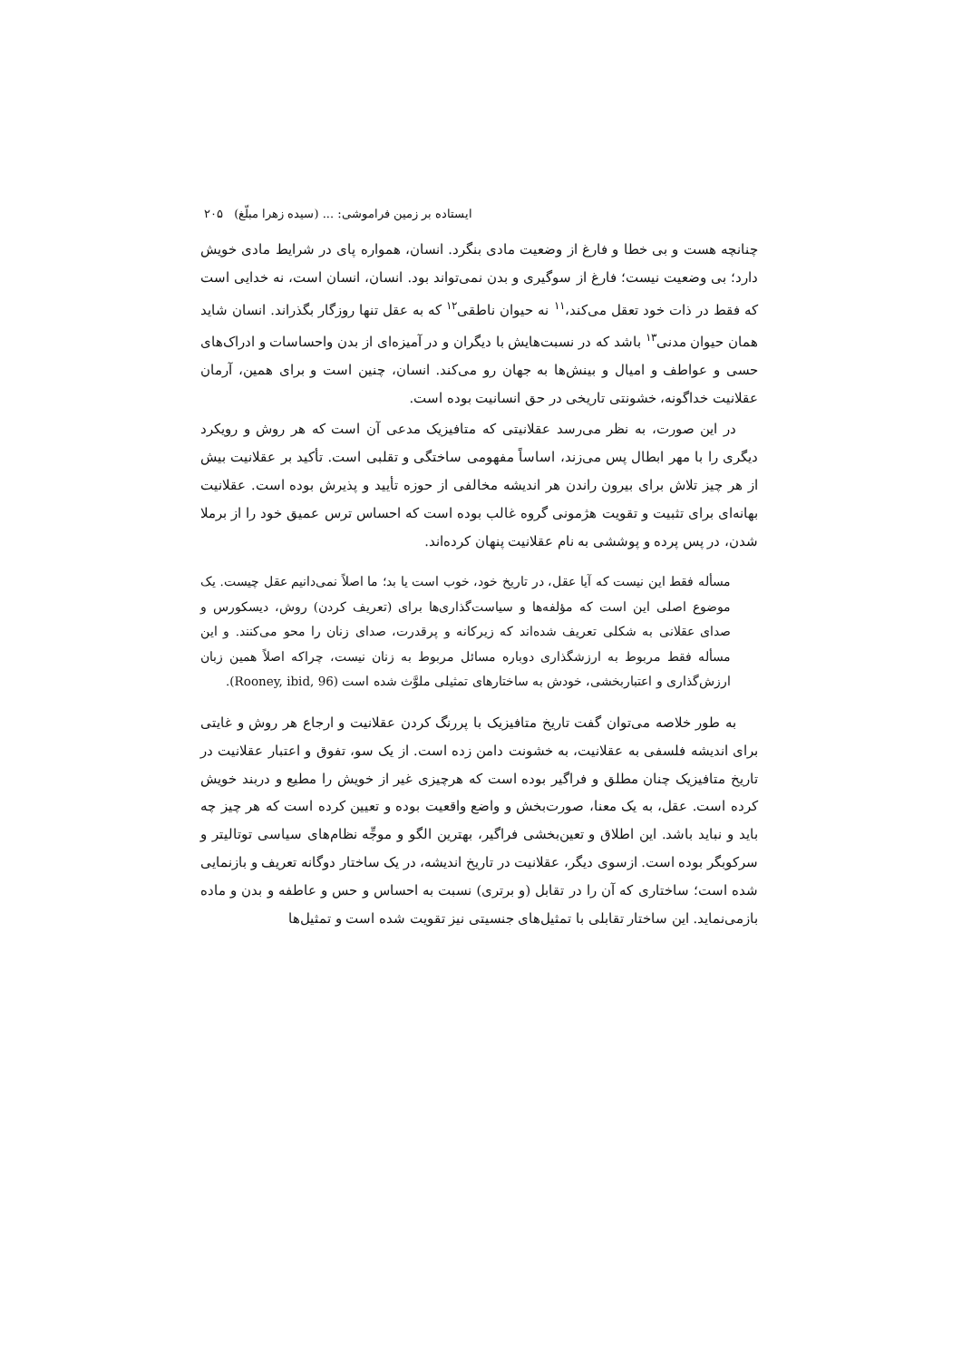ایستاده بر زمین فراموشی: ... (سیده زهرا مبلّغ) ۲۰۵
چنانچه هست و بی خطا و فارغ از وضعیت مادی بنگرد. انسان، همواره پای در شرایط مادی خویش دارد؛ بی وضعیت نیست؛ فارغ از سوگیری و بدن نمی‌تواند بود. انسان، انسان است، نه خدایی است که فقط در ذات خود تعقل می‌کند،<sup>۱۱</sup> نه حیوان ناطقی<sup>۱۲</sup> که به عقل تنها روزگار بگذراند. انسان شاید همان حیوان مدنی<sup>۱۳</sup> باشد که در نسبت‌هایش با دیگران و در آمیزه‌ای از بدن واحساسات و ادراک‌های حسی و عواطف و امیال و بینش‌ها به جهان رو می‌کند. انسان، چنین است و برای همین، آرمان عقلانیت خداگونه، خشونتی تاریخی در حق انسانیت بوده است.
در این صورت، به نظر می‌رسد عقلانیتی که متافیزیک مدعی آن است که هر روش و رویکرد دیگری را با مهر ابطال پس می‌زند، اساساً مفهومی ساختگی و تقلبی است. تأکید بر عقلانیت بیش از هر چیز تلاش برای بیرون راندن هر اندیشه مخالفی از حوزه تأیید و پذیرش بوده است. عقلانیت بهانه‌ای برای تثبیت و تقویت هژمونی گروه غالب بوده است که احساس ترس عمیق خود را از برملا شدن، در پس پرده و پوششی به نام عقلانیت پنهان کرده‌اند.
مسأله فقط این نیست که آیا عقل، در تاریخ خود، خوب است یا بد؛ ما اصلاً نمی‌دانیم عقل چیست. یک موضوع اصلی این است که مؤلفه‌ها و سیاست‌گذاری‌ها برای (تعریف کردن) روش، دیسکورس و صدای عقلانی به شکلی تعریف شده‌اند که زیرکانه و پرقدرت، صدای زنان را محو می‌کنند. و این مسأله فقط مربوط به ارزشگذاری دوباره مسائل مربوط به زنان نیست، چراکه اصلاً همین زبان ارزش‌گذاری و اعتباربخشی، خودش به ساختارهای تمثیلی ملوَّث شده است (Rooney, ibid, 96).
به طور خلاصه می‌توان گفت تاریخ متافیزیک با پررنگ کردن عقلانیت و ارجاع هر روش و غایتی برای اندیشه فلسفی به عقلانیت، به خشونت دامن زده است. از یک سو، تفوق و اعتبار عقلانیت در تاریخ متافیزیک چنان مطلق و فراگیر بوده است که هرچیزی غیر از خویش را مطیع و دربند خویش کرده است. عقل، به یک معنا، صورت‌بخش و واضع واقعیت بوده و تعیین کرده است که هر چیز چه باید و نباید باشد. این اطلاق و تعین‌بخشی فراگیر، بهترین الگو و موجِّه نظام‌های سیاسی توتالیتر و سرکوبگر بوده است. ازسوی دیگر، عقلانیت در تاریخ اندیشه، در یک ساختار دوگانه تعریف و بازنمایی شده است؛ ساختاری که آن را در تقابل (و برتری) نسبت به احساس و حس و عاطفه و بدن و ماده بازمی‌نماید. این ساختار تقابلی با تمثیل‌های جنسیتی نیز تقویت شده است و تمثیل‌ها